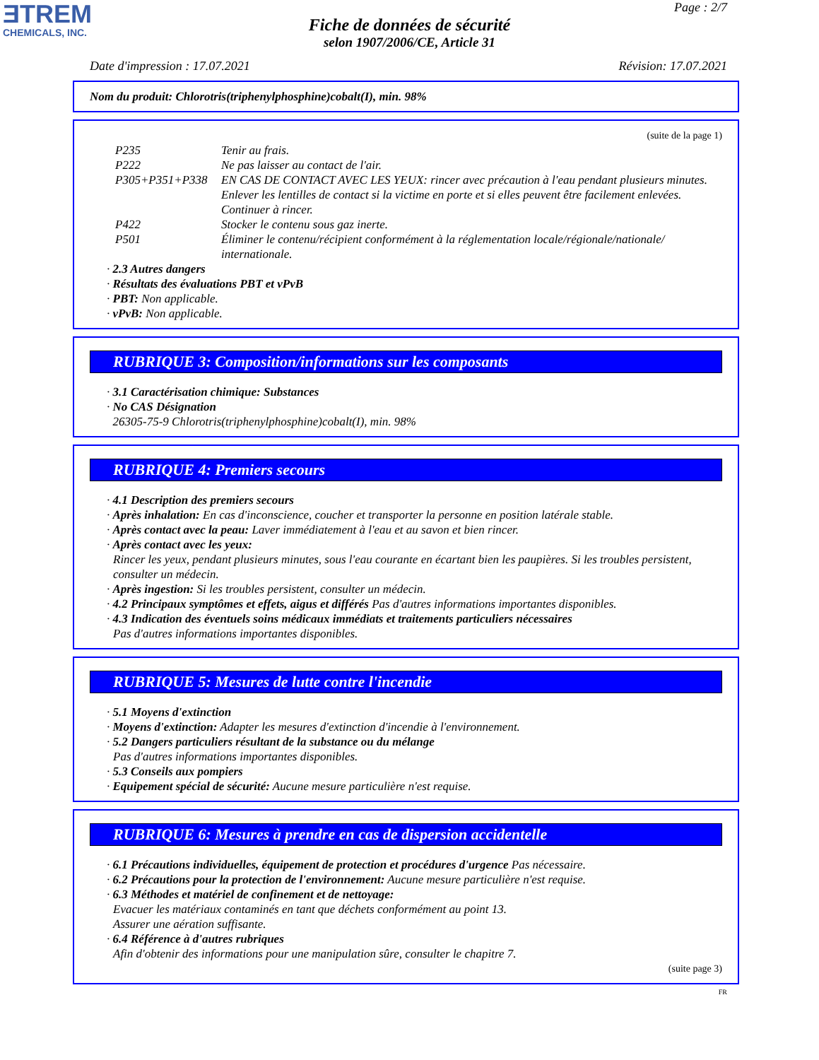ƎTREM
CHEMICALS, INC.
Page : 2/7
Fiche de données de sécurité
selon 1907/2006/CE, Article 31
Date d'impression : 17.07.2021 Révision: 17.07.2021
Nom du produit: Chlorotris(triphenylphosphine)cobalt(I), min. 98%
(suite de la page 1)
P235 Tenir au frais.
P222 Ne pas laisser au contact de l'air.
P305+P351+P338 EN CAS DE CONTACT AVEC LES YEUX: rincer avec précaution à l'eau pendant plusieurs minutes. Enlever les lentilles de contact si la victime en porte et si elles peuvent être facilement enlevées. Continuer à rincer.
P422 Stocker le contenu sous gaz inerte.
P501 Éliminer le contenu/récipient conformément à la réglementation locale/régionale/nationale/ internationale.
· 2.3 Autres dangers
· Résultats des évaluations PBT et vPvB
· PBT: Non applicable.
· vPvB: Non applicable.
RUBRIQUE 3: Composition/informations sur les composants
· 3.1 Caractérisation chimique: Substances
· No CAS Désignation
26305-75-9 Chlorotris(triphenylphosphine)cobalt(I), min. 98%
RUBRIQUE 4: Premiers secours
· 4.1 Description des premiers secours
· Après inhalation: En cas d'inconscience, coucher et transporter la personne en position latérale stable.
· Après contact avec la peau: Laver immédiatement à l'eau et au savon et bien rincer.
· Après contact avec les yeux:
Rincer les yeux, pendant plusieurs minutes, sous l'eau courante en écartant bien les paupières. Si les troubles persistent, consulter un médecin.
· Après ingestion: Si les troubles persistent, consulter un médecin.
· 4.2 Principaux symptômes et effets, aigus et différés Pas d'autres informations importantes disponibles.
· 4.3 Indication des éventuels soins médicaux immédiats et traitements particuliers nécessaires
Pas d'autres informations importantes disponibles.
RUBRIQUE 5: Mesures de lutte contre l'incendie
· 5.1 Moyens d'extinction
· Moyens d'extinction: Adapter les mesures d'extinction d'incendie à l'environnement.
· 5.2 Dangers particuliers résultant de la substance ou du mélange
Pas d'autres informations importantes disponibles.
· 5.3 Conseils aux pompiers
· Equipement spécial de sécurité: Aucune mesure particulière n'est requise.
RUBRIQUE 6: Mesures à prendre en cas de dispersion accidentelle
· 6.1 Précautions individuelles, équipement de protection et procédures d'urgence Pas nécessaire.
· 6.2 Précautions pour la protection de l'environnement: Aucune mesure particulière n'est requise.
· 6.3 Méthodes et matériel de confinement et de nettoyage:
Evacuer les matériaux contaminés en tant que déchets conformément au point 13.
Assurer une aération suffisante.
· 6.4 Référence à d'autres rubriques
Afin d'obtenir des informations pour une manipulation sûre, consulter le chapitre 7.
(suite page 3)
FR